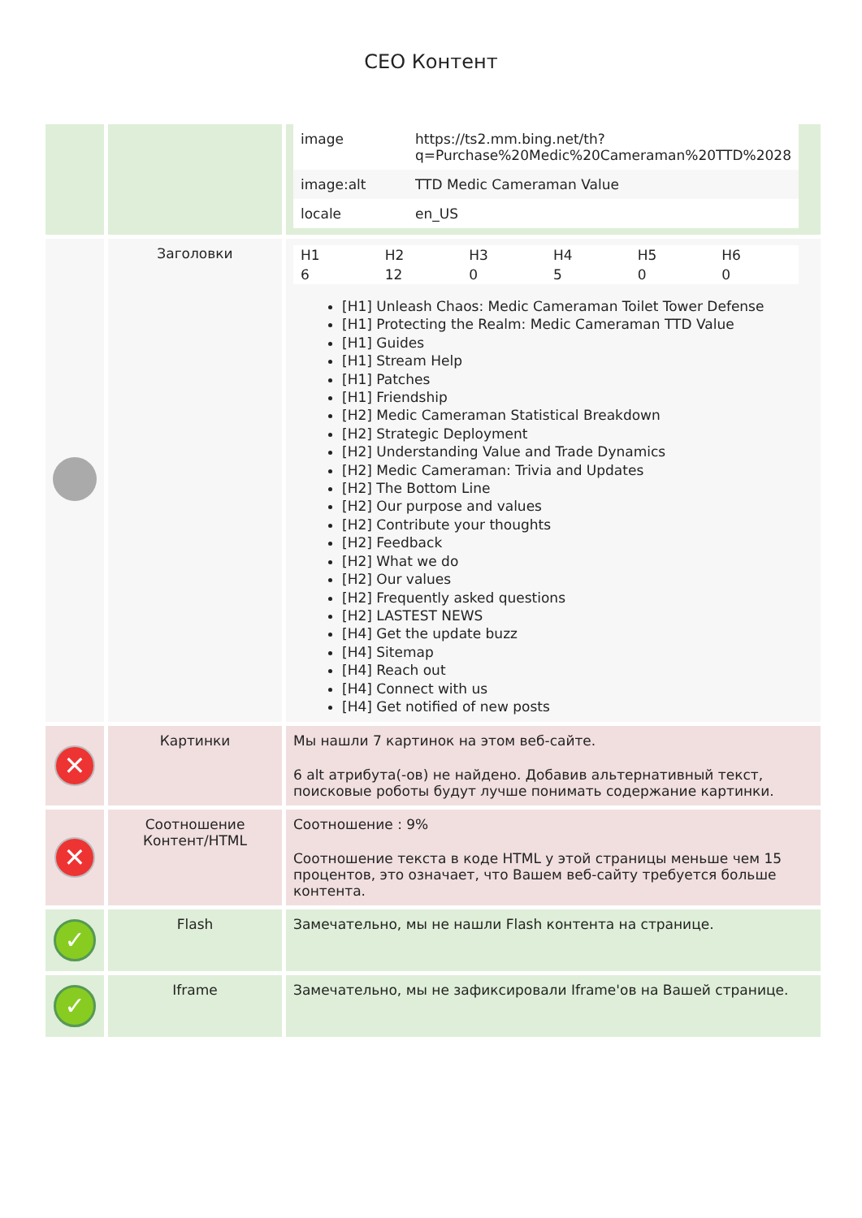CEO Контент
| | | / image / https://ts2.mm.bing.net/th?q=Purchase%20Medic%20Cameraman%20TTD%2028 / / image:alt / TTD Medic Cameraman Value / / locale / en_US / |
| | Заголовки | / H1 / H2 / H3 / H4 / H5 / H6 / / 6 / 12 / 0 / 5 / 0 / 0 / [H1] Unleash Chaos: Medic Cameraman Toilet Tower Defense [H1] Protecting the Realm: Medic Cameraman TTD Value [H1] Guides [H1] Stream Help [H1] Patches [H1] Friendship [H2] Medic Cameraman Statistical Breakdown [H2] Strategic Deployment [H2] Understanding Value and Trade Dynamics [H2] Medic Cameraman: Trivia and Updates [H2] The Bottom Line [H2] Our purpose and values [H2] Contribute your thoughts [H2] Feedback [H2] What we do [H2] Our values [H2] Frequently asked questions [H2] LASTEST NEWS [H4] Get the update buzz [H4] Sitemap [H4] Reach out [H4] Connect with us [H4] Get notified of new posts |
| ✕ | Картинки | Мы нашли 7 картинок на этом веб-сайте. 6 alt атрибута(-ов) не найдено. Добавив альтернативный текст, поисковые роботы будут лучше понимать содержание картинки. |
| ✕ | Соотношение Контент/HTML | Соотношение : 9% Соотношение текста в коде HTML у этой страницы меньше чем 15 процентов, это означает, что Вашем веб-сайту требуется больше контента. |
| ✓ | Flash | Замечательно, мы не нашли Flash контента на странице. |
| ✓ | Iframe | Замечательно, мы не зафиксировали Iframe'ов на Вашей странице. |